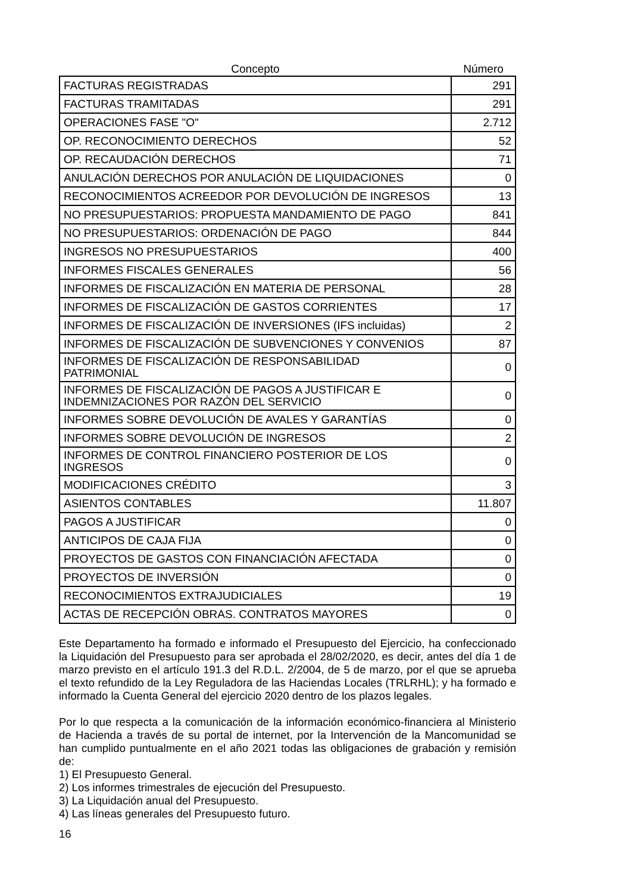| Concepto | Número |
| --- | --- |
| FACTURAS REGISTRADAS | 291 |
| FACTURAS TRAMITADAS | 291 |
| OPERACIONES FASE "O" | 2.712 |
| OP. RECONOCIMIENTO DERECHOS | 52 |
| OP. RECAUDACIÓN DERECHOS | 71 |
| ANULACIÓN DERECHOS POR ANULACIÓN DE LIQUIDACIONES | 0 |
| RECONOCIMIENTOS ACREEDOR POR DEVOLUCIÓN DE INGRESOS | 13 |
| NO PRESUPUESTARIOS: PROPUESTA MANDAMIENTO DE PAGO | 841 |
| NO PRESUPUESTARIOS: ORDENACIÓN DE PAGO | 844 |
| INGRESOS NO PRESUPUESTARIOS | 400 |
| INFORMES FISCALES GENERALES | 56 |
| INFORMES DE FISCALIZACIÓN EN MATERIA DE PERSONAL | 28 |
| INFORMES DE FISCALIZACIÓN DE GASTOS CORRIENTES | 17 |
| INFORMES DE FISCALIZACIÓN DE INVERSIONES (IFS incluidas) | 2 |
| INFORMES DE FISCALIZACIÓN DE SUBVENCIONES Y CONVENIOS | 87 |
| INFORMES DE FISCALIZACIÓN DE RESPONSABILIDAD PATRIMONIAL | 0 |
| INFORMES DE FISCALIZACIÓN DE PAGOS A JUSTIFICAR E INDEMNIZACIONES POR RAZÓN DEL SERVICIO | 0 |
| INFORMES SOBRE DEVOLUCIÓN DE AVALES Y GARANTÍAS | 0 |
| INFORMES SOBRE DEVOLUCIÓN DE INGRESOS | 2 |
| INFORMES DE CONTROL FINANCIERO POSTERIOR DE LOS INGRESOS | 0 |
| MODIFICACIONES CRÉDITO | 3 |
| ASIENTOS CONTABLES | 11.807 |
| PAGOS A JUSTIFICAR | 0 |
| ANTICIPOS DE CAJA FIJA | 0 |
| PROYECTOS DE GASTOS CON FINANCIACIÓN AFECTADA | 0 |
| PROYECTOS DE INVERSIÓN | 0 |
| RECONOCIMIENTOS EXTRAJUDICIALES | 19 |
| ACTAS DE RECEPCIÓN OBRAS. CONTRATOS MAYORES | 0 |
Este Departamento ha formado e informado el Presupuesto del Ejercicio, ha confeccionado la Liquidación del Presupuesto para ser aprobada el 28/02/2020, es decir, antes del día 1 de marzo previsto en el artículo 191.3 del R.D.L. 2/2004, de 5 de marzo, por el que se aprueba el texto refundido de la Ley Reguladora de las Haciendas Locales (TRLRHL); y ha formado e informado la Cuenta General del ejercicio 2020 dentro de los plazos legales.
Por lo que respecta a la comunicación de la información económico-financiera al Ministerio de Hacienda a través de su portal de internet, por la Intervención de la Mancomunidad se han cumplido puntualmente en el año 2021 todas las obligaciones de grabación y remisión de:
1) El Presupuesto General.
2) Los informes trimestrales de ejecución del Presupuesto.
3) La Liquidación anual del Presupuesto.
4) Las líneas generales del Presupuesto futuro.
16